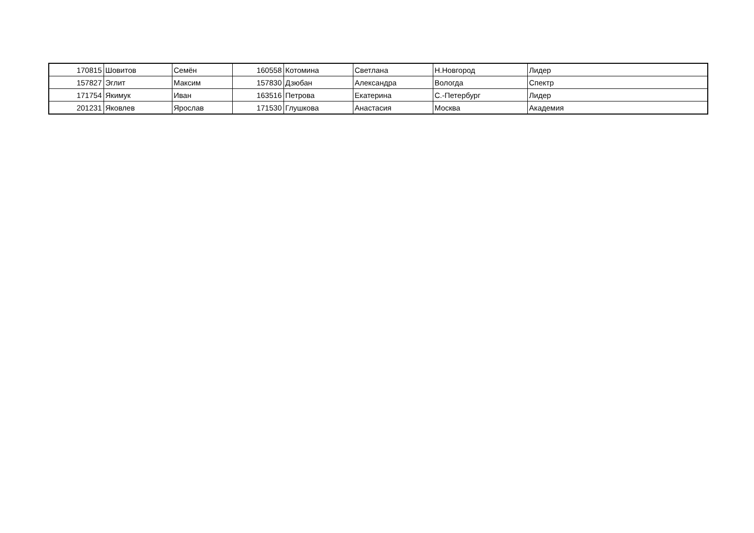| 170815 | Шовитов | Семён | 160558 | Котомина | Светлана | Н.Новгород | Лидер |
| 157827 | Эглит | Максим | 157830 | Дзюбан | Александра | Вологда | Спектр |
| 171754 | Якимук | Иван | 163516 | Петрова | Екатерина | С.-Петербург | Лидер |
| 201231 | Яковлев | Ярослав | 171530 | Глушкова | Анастасия | Москва | Академия |